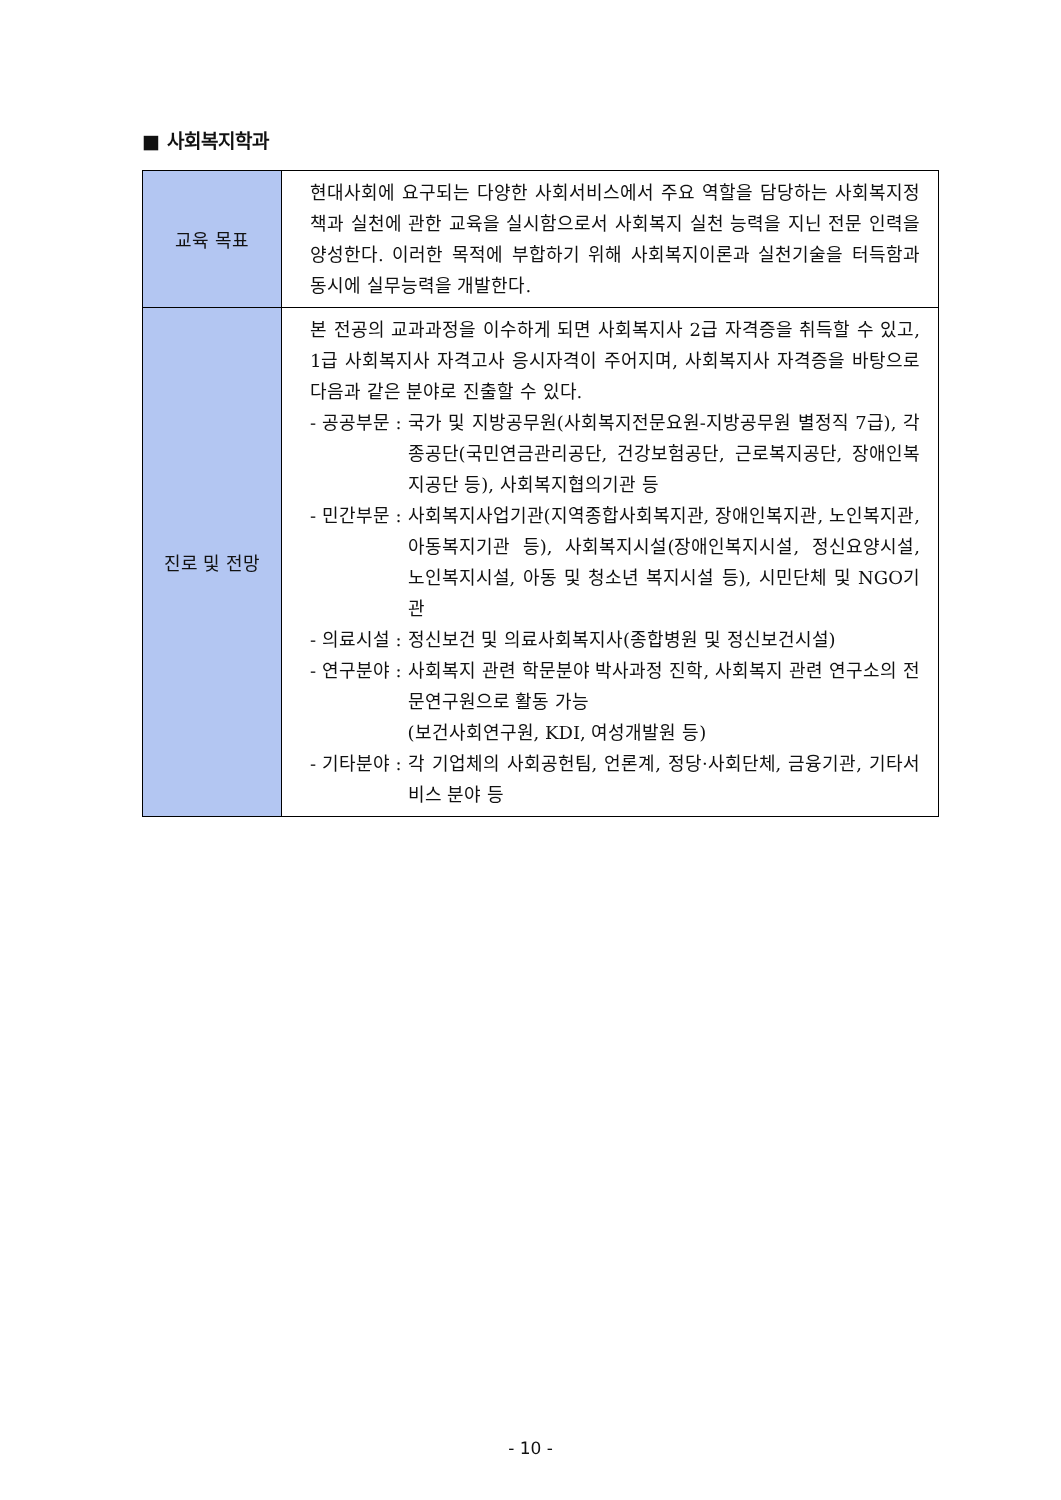■ 사회복지학과
| 교육 목표 | 현대사회에 요구되는 다양한 사회서비스에서 주요 역할을 담당하는 사회복지정책과 실천에 관한 교육을 실시함으로서 사회복지 실천 능력을 지닌 전문 인력을 양성한다. 이러한 목적에 부합하기 위해 사회복지이론과 실천기술을 터득함과 동시에 실무능력을 개발한다. |
| 진로 및 전망 | 본 전공의 교과과정을 이수하게 되면 사회복지사 2급 자격증을 취득할 수 있고, 1급 사회복지사 자격고사 응시자격이 주어지며, 사회복지사 자격증을 바탕으로 다음과 같은 분야로 진출할 수 있다. - 공공부문 : 국가 및 지방공무원(사회복지전문요원-지방공무원 별정직 7급), 각종공단(국민연금관리공단, 건강보험공단, 근로복지공단, 장애인복지공단 등), 사회복지협의기관 등 - 민간부문 : 사회복지사업기관(지역종합사회복지관, 장애인복지관, 노인복지관, 아동복지기관 등), 사회복지시설(장애인복지시설, 정신요양시설, 노인복지시설, 아동 및 청소년 복지시설 등), 시민단체 및 NGO기관 - 의료시설 : 정신보건 및 의료사회복지사(종합병원 및 정신보건시설) - 연구분야 : 사회복지 관련 학문분야 박사과정 진학, 사회복지 관련 연구소의 전문연구원으로 활동 가능 (보건사회연구원, KDI, 여성개발원 등) - 기타분야 : 각 기업체의 사회공헌팀, 언론계, 정당·사회단체, 금융기관, 기타서비스 분야 등 |
- 10 -